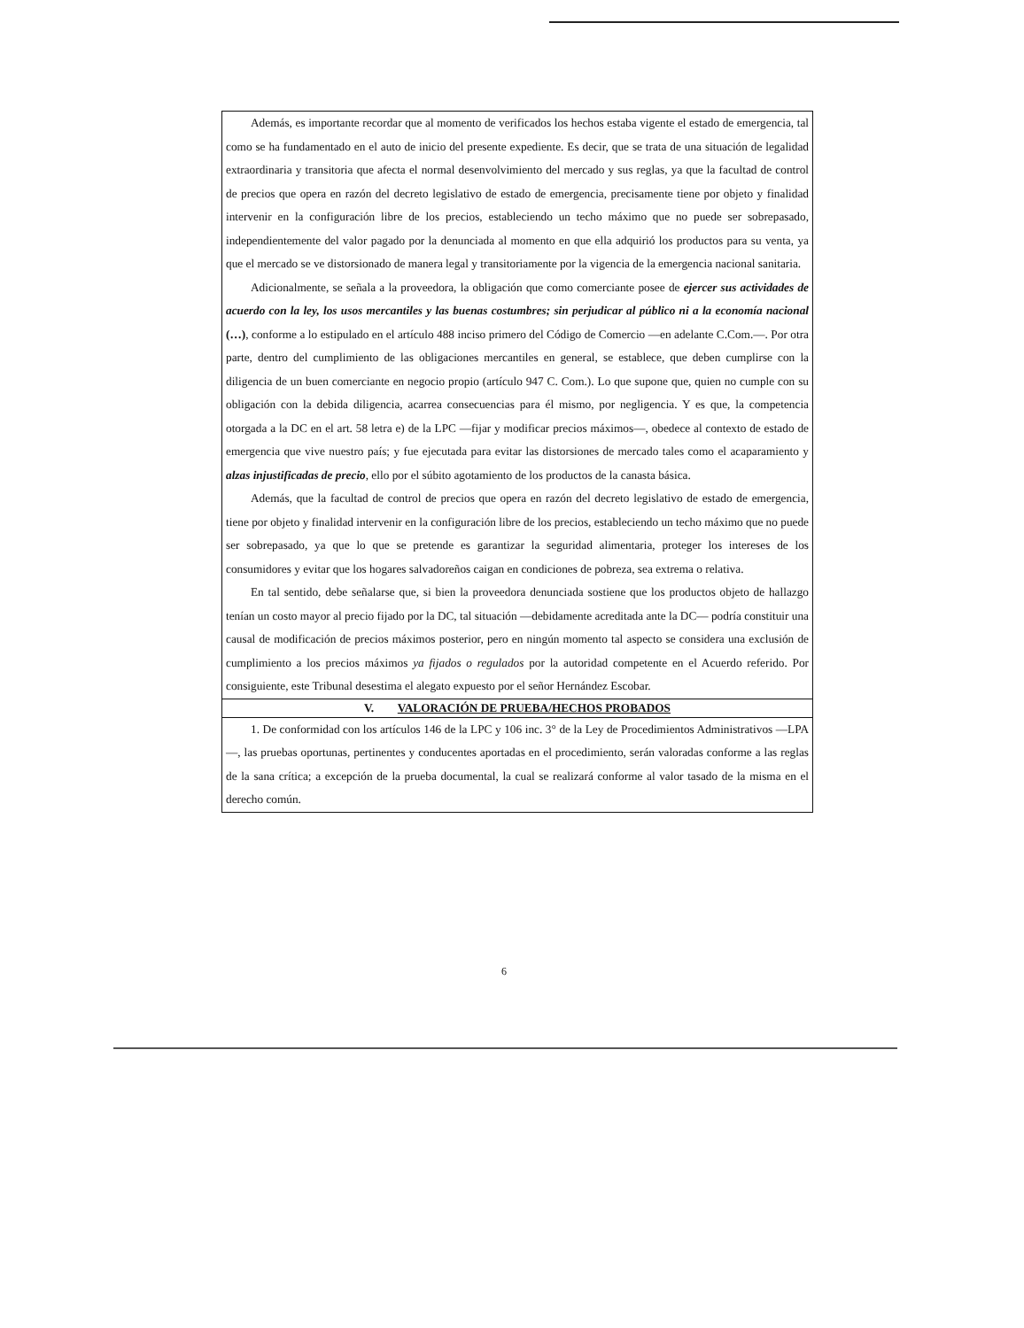Además, es importante recordar que al momento de verificados los hechos estaba vigente el estado de emergencia, tal como se ha fundamentado en el auto de inicio del presente expediente. Es decir, que se trata de una situación de legalidad extraordinaria y transitoria que afecta el normal desenvolvimiento del mercado y sus reglas, ya que la facultad de control de precios que opera en razón del decreto legislativo de estado de emergencia, precisamente tiene por objeto y finalidad intervenir en la configuración libre de los precios, estableciendo un techo máximo que no puede ser sobrepasado, independientemente del valor pagado por la denunciada al momento en que ella adquirió los productos para su venta, ya que el mercado se ve distorsionado de manera legal y transitoriamente por la vigencia de la emergencia nacional sanitaria.
Adicionalmente, se señala a la proveedora, la obligación que como comerciante posee de ejercer sus actividades de acuerdo con la ley, los usos mercantiles y las buenas costumbres; sin perjudicar al público ni a la economía nacional (…), conforme a lo estipulado en el artículo 488 inciso primero del Código de Comercio —en adelante C.Com.—. Por otra parte, dentro del cumplimiento de las obligaciones mercantiles en general, se establece, que deben cumplirse con la diligencia de un buen comerciante en negocio propio (artículo 947 C. Com.). Lo que supone que, quien no cumple con su obligación con la debida diligencia, acarrea consecuencias para él mismo, por negligencia. Y es que, la competencia otorgada a la DC en el art. 58 letra e) de la LPC —fijar y modificar precios máximos—, obedece al contexto de estado de emergencia que vive nuestro país; y fue ejecutada para evitar las distorsiones de mercado tales como el acaparamiento y alzas injustificadas de precio, ello por el súbito agotamiento de los productos de la canasta básica.
Además, que la facultad de control de precios que opera en razón del decreto legislativo de estado de emergencia, tiene por objeto y finalidad intervenir en la configuración libre de los precios, estableciendo un techo máximo que no puede ser sobrepasado, ya que lo que se pretende es garantizar la seguridad alimentaria, proteger los intereses de los consumidores y evitar que los hogares salvadoreños caigan en condiciones de pobreza, sea extrema o relativa.
En tal sentido, debe señalarse que, si bien la proveedora denunciada sostiene que los productos objeto de hallazgo tenían un costo mayor al precio fijado por la DC, tal situación —debidamente acreditada ante la DC— podría constituir una causal de modificación de precios máximos posterior, pero en ningún momento tal aspecto se considera una exclusión de cumplimiento a los precios máximos ya fijados o regulados por la autoridad competente en el Acuerdo referido. Por consiguiente, este Tribunal desestima el alegato expuesto por el señor Hernández Escobar.
V. VALORACIÓN DE PRUEBA/HECHOS PROBADOS
1. De conformidad con los artículos 146 de la LPC y 106 inc. 3° de la Ley de Procedimientos Administrativos —LPA—, las pruebas oportunas, pertinentes y conducentes aportadas en el procedimiento, serán valoradas conforme a las reglas de la sana crítica; a excepción de la prueba documental, la cual se realizará conforme al valor tasado de la misma en el derecho común.
6